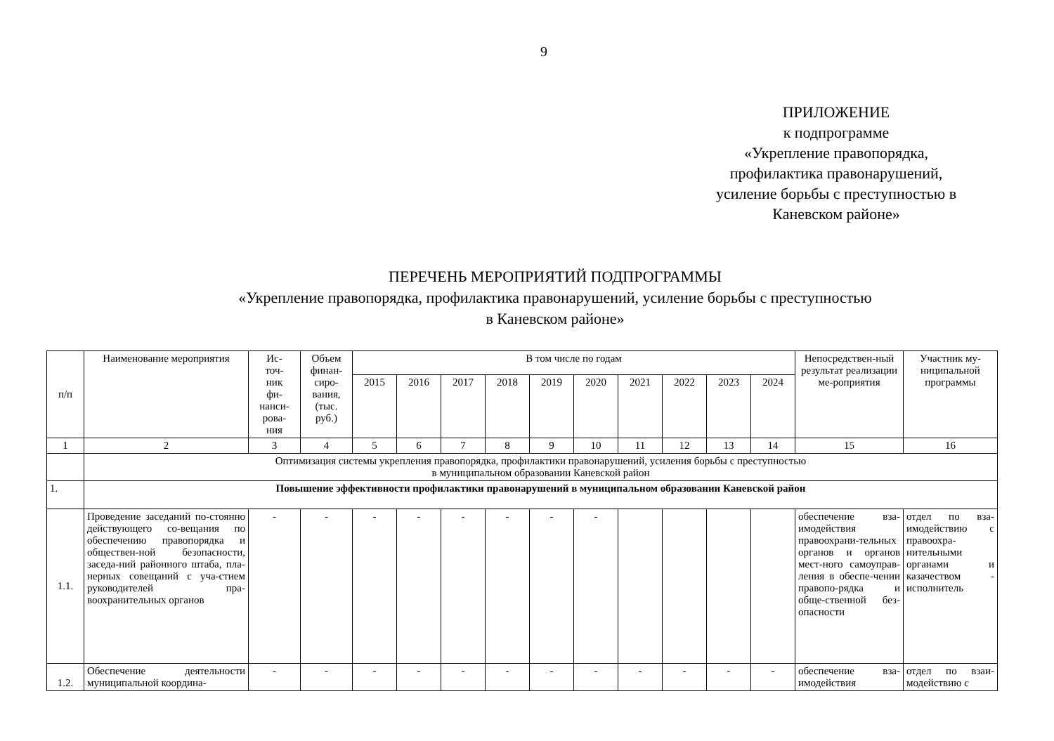9
ПРИЛОЖЕНИЕ
к подпрограмме
«Укрепление правопорядка,
профилактика правонарушений,
усиление борьбы с преступностью в
Каневском районе»
ПЕРЕЧЕНЬ МЕРОПРИЯТИЙ ПОДПРОГРАММЫ
«Укрепление правопорядка, профилактика правонарушений, усиление борьбы с преступностью
в Каневском районе»
| п/п | Наименование мероприятия | Ис- точ- ник фи- нанси- рова- ния | Объем финан- сиро- вания, (тыс. руб.) | В том числе по годам | | | | | | | | | | Непосредствен-ный результат реализации ме-роприятия | Участник му-ниципальной программы |
| --- | --- | --- | --- | --- | --- | --- | --- | --- | --- | --- | --- | --- | --- | --- | --- |
| | | | | 2015 | 2016 | 2017 | 2018 | 2019 | 2020 | 2021 | 2022 | 2023 | 2024 | | |
| 1 | 2 | 3 | 4 | 5 | 6 | 7 | 8 | 9 | 10 | 11 | 12 | 13 | 14 | 15 | 16 |
| | Оптимизация системы укрепления правопорядка, профилактики правонарушений, усиления борьбы с преступностью в муниципальном образовании Каневской район | | | | | | | | | | | | | | |
| 1. | Повышение эффективности профилактики правонарушений в муниципальном образовании Каневской район | | | | | | | | | | | | | | |
| 1.1. | Проведение заседаний по-стоянно действующего со-вещания по обеспечению правопорядка и обществен-ной безопасности, заседа-ний районного штаба, пла-нерных совещаний с уча-стием руководителей пра-воохранительных органов | - | - | - | - | - | - | - | - | | | | | обеспечение вза-имодействия правоохрани-тельных органов и органов мест-ного самоуправ-ления в обеспе-чении правопо-рядка и обще-ственной без-опасности | отдел по вза-имодействию с правоохра-нительными органами и казачеством - исполнитель |
| 1.2. | Обеспечение деятельности муниципальной координа- | - | - | - | - | - | - | - | - | - | - | - | - | обеспечение вза-имодействия | отдел по взаи-модействию с |